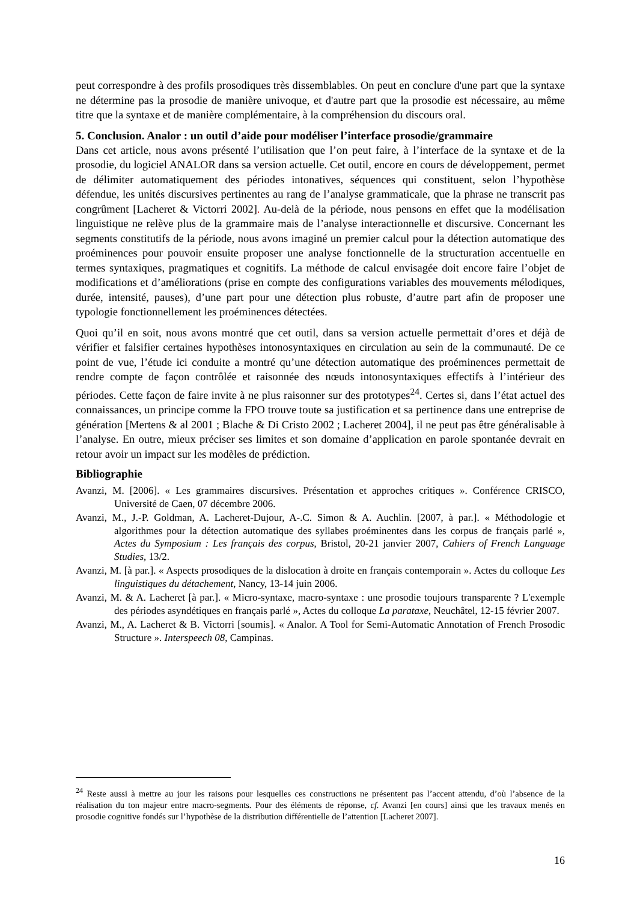peut correspondre à des profils prosodiques très dissemblables. On peut en conclure d'une part que la syntaxe ne détermine pas la prosodie de manière univoque, et d'autre part que la prosodie est nécessaire, au même titre que la syntaxe et de manière complémentaire, à la compréhension du discours oral.
5. Conclusion. Analor : un outil d’aide pour modéliser l’interface prosodie/grammaire
Dans cet article, nous avons présenté l’utilisation que l’on peut faire, à l’interface de la syntaxe et de la prosodie, du logiciel ANALOR dans sa version actuelle. Cet outil, encore en cours de développement, permet de délimiter automatiquement des périodes intonatives, séquences qui constituent, selon l’hypothèse défendue, les unités discursives pertinentes au rang de l’analyse grammaticale, que la phrase ne transcrit pas congrûment [Lacheret & Victorri 2002]. Au-delà de la période, nous pensons en effet que la modélisation linguistique ne relève plus de la grammaire mais de l’analyse interactionnelle et discursive. Concernant les segments constitutifs de la période, nous avons imaginé un premier calcul pour la détection automatique des proéminences pour pouvoir ensuite proposer une analyse fonctionnelle de la structuration accentuelle en termes syntaxiques, pragmatiques et cognitifs. La méthode de calcul envisagée doit encore faire l’objet de modifications et d’améliorations (prise en compte des configurations variables des mouvements mélodiques, durée, intensité, pauses), d’une part pour une détection plus robuste, d’autre part afin de proposer une typologie fonctionnellement les proéminences détectées.
Quoi qu’il en soit, nous avons montré que cet outil, dans sa version actuelle permettait d’ores et déjà de vérifier et falsifier certaines hypothèses intonosyntaxiques en circulation au sein de la communauté. De ce point de vue, l’étude ici conduite a montré qu’une détection automatique des proéminences permettait de rendre compte de façon contrôlée et raisonnée des nœuds intonosyntaxiques effectifs à l’intérieur des périodes. Cette façon de faire invite à ne plus raisonner sur des prototypes<sup>24</sup>. Certes si, dans l’état actuel des connaissances, un principe comme la FPO trouve toute sa justification et sa pertinence dans une entreprise de génération [Mertens & al 2001 ; Blache & Di Cristo 2002 ; Lacheret 2004], il ne peut pas être généralisable à l’analyse. En outre, mieux préciser ses limites et son domaine d’application en parole spontanée devrait en retour avoir un impact sur les modèles de prédiction.
Bibliographie
Avanzi, M. [2006]. « Les grammaires discursives. Présentation et approches critiques ». Conférence CRISCO, Université de Caen, 07 décembre 2006.
Avanzi, M., J.-P. Goldman, A. Lacheret-Dujour, A-.C. Simon & A. Auchlin. [2007, à par.]. « Méthodologie et algorithmes pour la détection automatique des syllabes proéminentes dans les corpus de français parlé », Actes du Symposium : Les français des corpus, Bristol, 20-21 janvier 2007, Cahiers of French Language Studies, 13/2.
Avanzi, M. [à par.]. « Aspects prosodiques de la dislocation à droite en français contemporain ». Actes du colloque Les linguistiques du détachement, Nancy, 13-14 juin 2006.
Avanzi, M. & A. Lacheret [à par.]. « Micro-syntaxe, macro-syntaxe : une prosodie toujours transparente ? L'exemple des périodes asyndétiques en français parlé », Actes du colloque La parataxe, Neuchâtel, 12-15 février 2007.
Avanzi, M., A. Lacheret & B. Victorri [soumis]. « Analor. A Tool for Semi-Automatic Annotation of French Prosodic Structure ». Interspeech 08, Campinas.
<sup>24</sup> Reste aussi à mettre au jour les raisons pour lesquelles ces constructions ne présentent pas l’accent attendu, d’où l’absence de la réalisation du ton majeur entre macro-segments. Pour des éléments de réponse, cf. Avanzi [en cours] ainsi que les travaux menés en prosodie cognitive fondés sur l’hypothèse de la distribution différentielle de l’attention [Lacheret 2007].
16